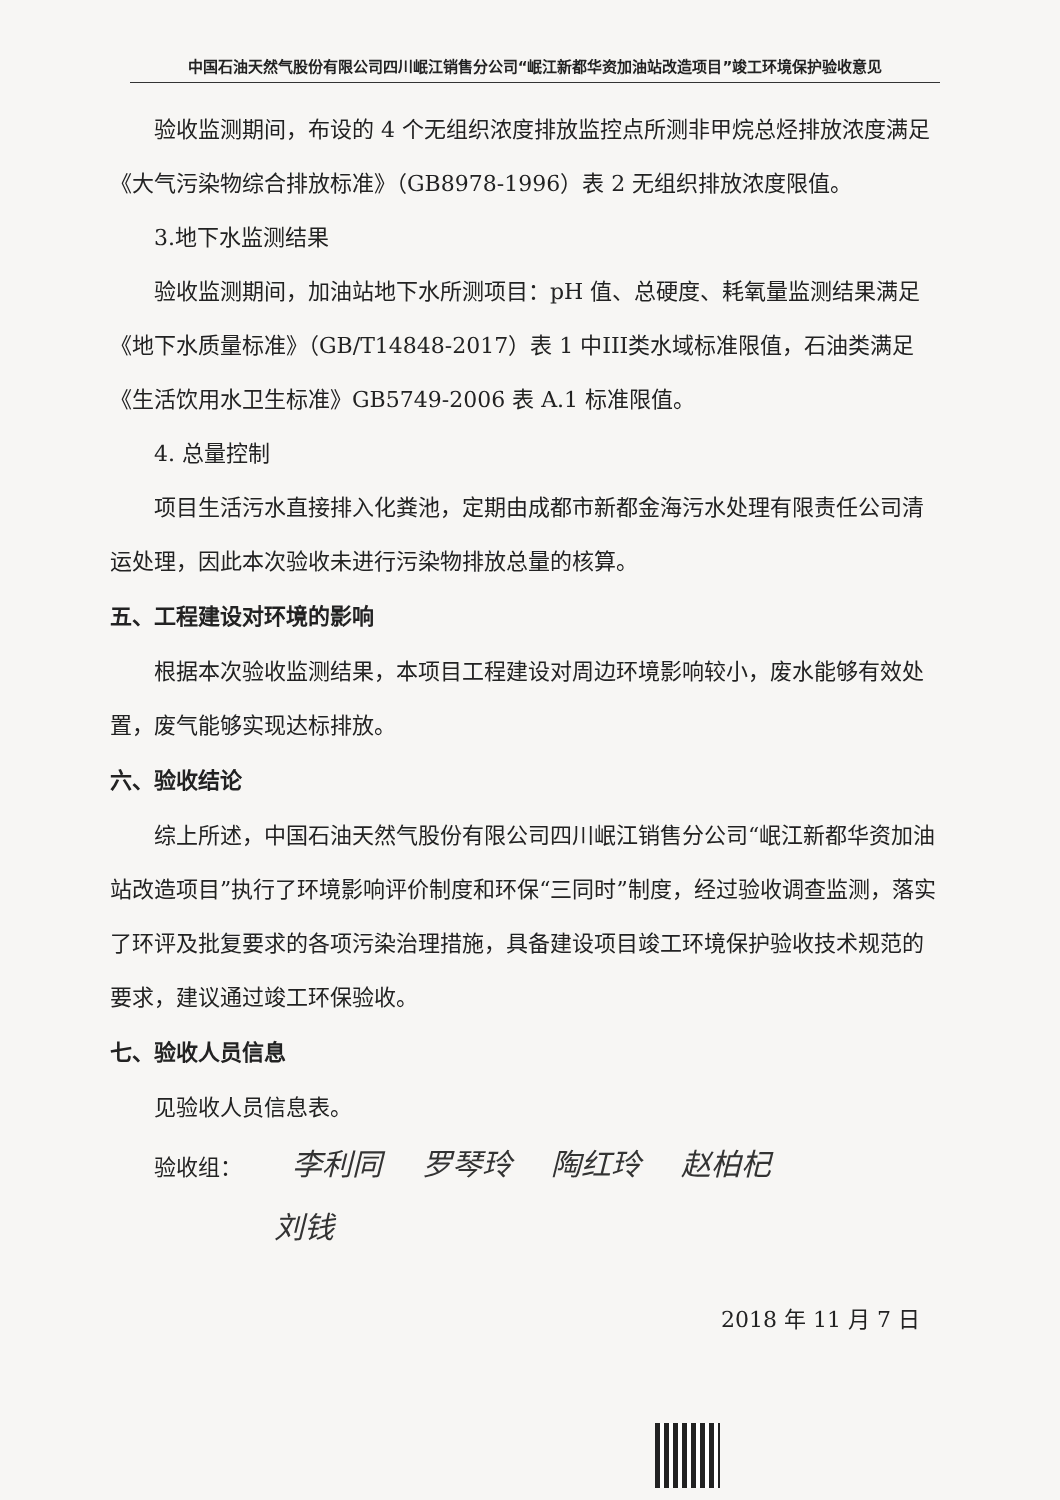中国石油天然气股份有限公司四川岷江销售分公司“岷江新都华资加油站改造项目”竣工环境保护验收意见
验收监测期间，布设的 4 个无组织浓度排放监控点所测非甲烷总烃排放浓度满足《大气污染物综合排放标准》（GB8978-1996）表 2 无组织排放浓度限值。
3.地下水监测结果
验收监测期间，加油站地下水所测项目：pH 值、总硬度、耗氧量监测结果满足《地下水质量标准》（GB/T14848-2017）表 1 中III类水域标准限值，石油类满足《生活饮用水卫生标准》GB5749-2006 表 A.1 标准限值。
4. 总量控制
项目生活污水直接排入化粪池，定期由成都市新都金海污水处理有限责任公司清运处理，因此本次验收未进行污染物排放总量的核算。
五、工程建设对环境的影响
根据本次验收监测结果，本项目工程建设对周边环境影响较小，废水能够有效处置，废气能够实现达标排放。
六、验收结论
综上所述，中国石油天然气股份有限公司四川岷江销售分公司“岷江新都华资加油站改造项目”执行了环境影响评价制度和环保“三同时”制度，经过验收调查监测，落实了环评及批复要求的各项污染治理措施，具备建设项目竣工环境保护验收技术规范的要求，建议通过竣工环保验收。
七、验收人员信息
见验收人员信息表。
验收组： 李利同 　罗琴玲 　陶红玲 　赵柏杞
刘钱
2018 年 11 月 7 日